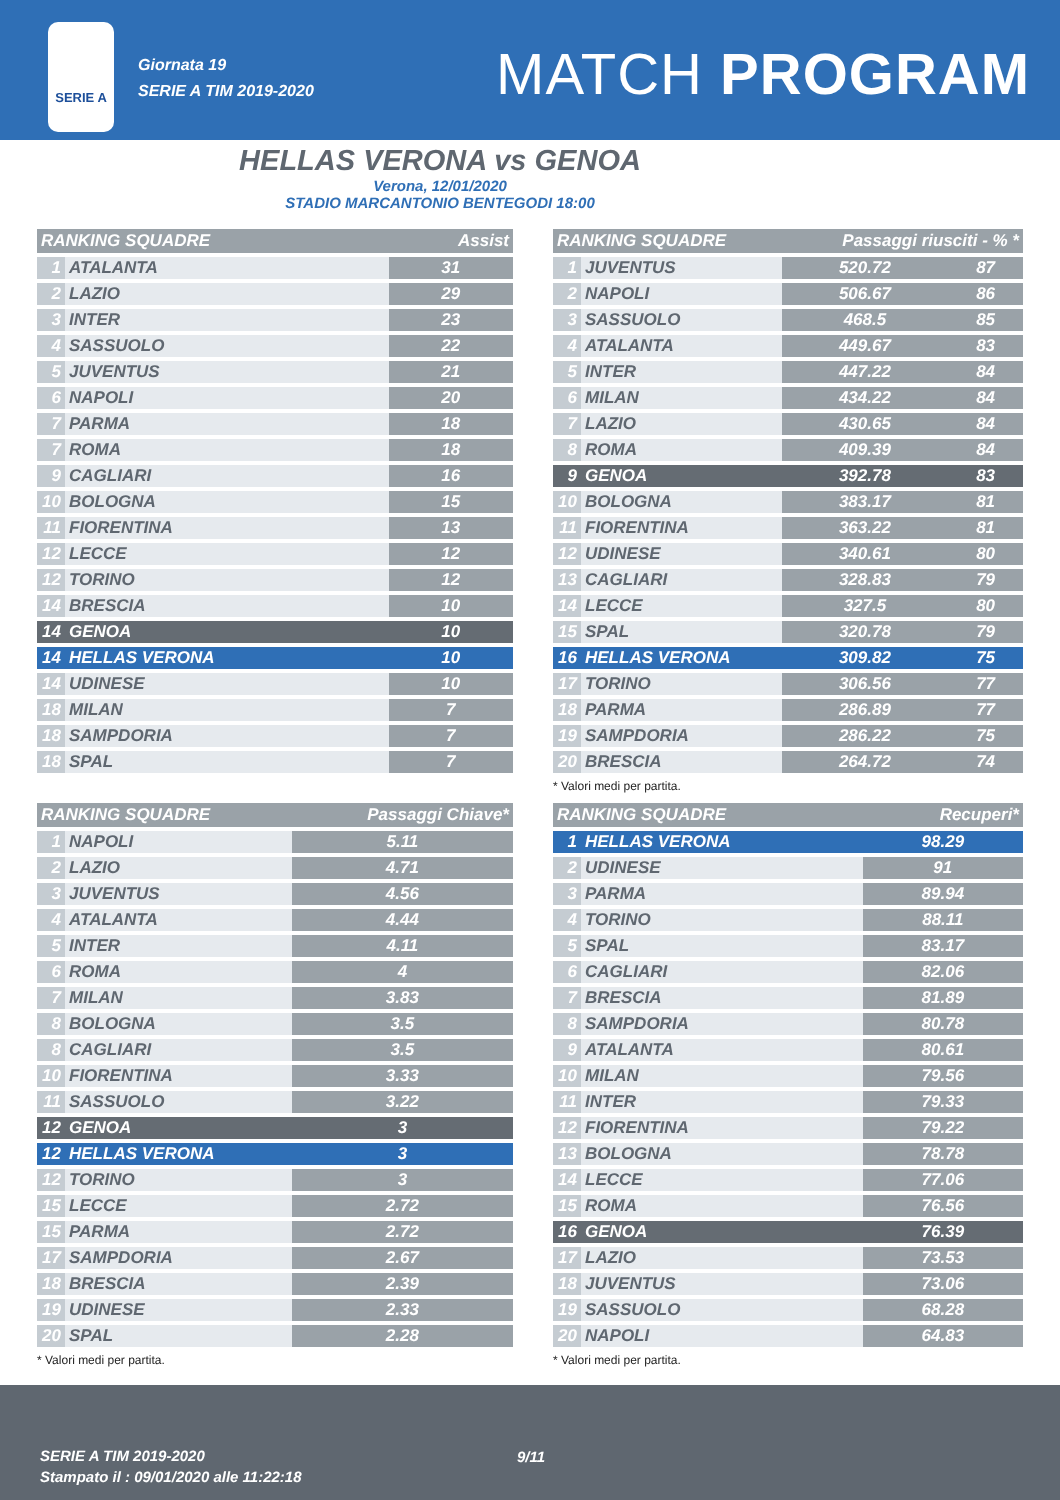SERIE A
Giornata 19
SERIE A TIM 2019-2020
MATCH PROGRAM
HELLAS VERONA vs GENOA
Verona, 12/01/2020
STADIO MARCANTONIO BENTEGODI 18:00
| RANKING SQUADRE | | Assist |
| --- | --- | --- |
| 1 | ATALANTA | 31 |
| 2 | LAZIO | 29 |
| 3 | INTER | 23 |
| 4 | SASSUOLO | 22 |
| 5 | JUVENTUS | 21 |
| 6 | NAPOLI | 20 |
| 7 | PARMA | 18 |
| 7 | ROMA | 18 |
| 9 | CAGLIARI | 16 |
| 10 | BOLOGNA | 15 |
| 11 | FIORENTINA | 13 |
| 12 | LECCE | 12 |
| 12 | TORINO | 12 |
| 14 | BRESCIA | 10 |
| 14 | GENOA | 10 |
| 14 | HELLAS VERONA | 10 |
| 14 | UDINESE | 10 |
| 18 | MILAN | 7 |
| 18 | SAMPDORIA | 7 |
| 18 | SPAL | 7 |
| RANKING SQUADRE | | Passaggi Chiave* |
| --- | --- | --- |
| 1 | NAPOLI | 5.11 |
| 2 | LAZIO | 4.71 |
| 3 | JUVENTUS | 4.56 |
| 4 | ATALANTA | 4.44 |
| 5 | INTER | 4.11 |
| 6 | ROMA | 4 |
| 7 | MILAN | 3.83 |
| 8 | BOLOGNA | 3.5 |
| 8 | CAGLIARI | 3.5 |
| 10 | FIORENTINA | 3.33 |
| 11 | SASSUOLO | 3.22 |
| 12 | GENOA | 3 |
| 12 | HELLAS VERONA | 3 |
| 12 | TORINO | 3 |
| 15 | LECCE | 2.72 |
| 15 | PARMA | 2.72 |
| 17 | SAMPDORIA | 2.67 |
| 18 | BRESCIA | 2.39 |
| 19 | UDINESE | 2.33 |
| 20 | SPAL | 2.28 |
* Valori medi per partita.
| RANKING SQUADRE | | Passaggi riusciti - % * | |
| --- | --- | --- | --- |
| 1 | JUVENTUS | 520.72 | 87 |
| 2 | NAPOLI | 506.67 | 86 |
| 3 | SASSUOLO | 468.5 | 85 |
| 4 | ATALANTA | 449.67 | 83 |
| 5 | INTER | 447.22 | 84 |
| 6 | MILAN | 434.22 | 84 |
| 7 | LAZIO | 430.65 | 84 |
| 8 | ROMA | 409.39 | 84 |
| 9 | GENOA | 392.78 | 83 |
| 10 | BOLOGNA | 383.17 | 81 |
| 11 | FIORENTINA | 363.22 | 81 |
| 12 | UDINESE | 340.61 | 80 |
| 13 | CAGLIARI | 328.83 | 79 |
| 14 | LECCE | 327.5 | 80 |
| 15 | SPAL | 320.78 | 79 |
| 16 | HELLAS VERONA | 309.82 | 75 |
| 17 | TORINO | 306.56 | 77 |
| 18 | PARMA | 286.89 | 77 |
| 19 | SAMPDORIA | 286.22 | 75 |
| 20 | BRESCIA | 264.72 | 74 |
* Valori medi per partita.
| RANKING SQUADRE | | Recuperi* |
| --- | --- | --- |
| 1 | HELLAS VERONA | 98.29 |
| 2 | UDINESE | 91 |
| 3 | PARMA | 89.94 |
| 4 | TORINO | 88.11 |
| 5 | SPAL | 83.17 |
| 6 | CAGLIARI | 82.06 |
| 7 | BRESCIA | 81.89 |
| 8 | SAMPDORIA | 80.78 |
| 9 | ATALANTA | 80.61 |
| 10 | MILAN | 79.56 |
| 11 | INTER | 79.33 |
| 12 | FIORENTINA | 79.22 |
| 13 | BOLOGNA | 78.78 |
| 14 | LECCE | 77.06 |
| 15 | ROMA | 76.56 |
| 16 | GENOA | 76.39 |
| 17 | LAZIO | 73.53 |
| 18 | JUVENTUS | 73.06 |
| 19 | SASSUOLO | 68.28 |
| 20 | NAPOLI | 64.83 |
* Valori medi per partita.
SERIE A TIM 2019-2020
Stampato il : 09/01/2020 alle 11:22:18
9/11